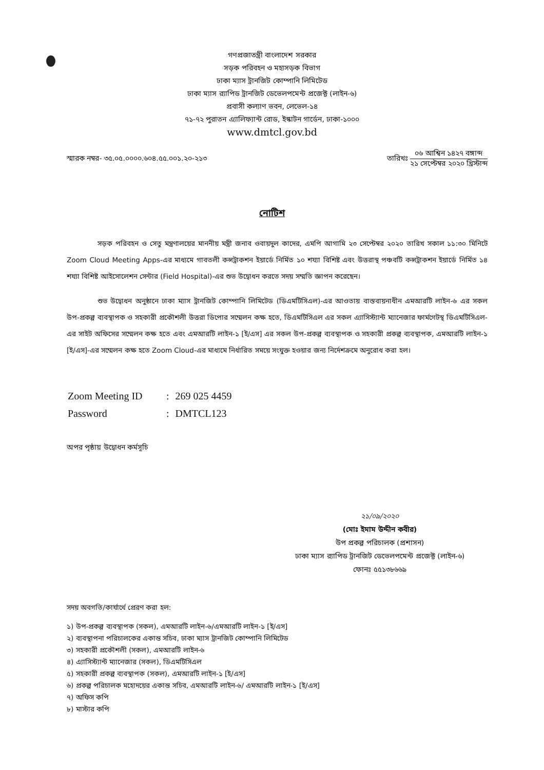গণপ্রজাতন্ত্রী বাংলাদেশ সরকার
সড়ক পরিবহন ও মহাসড়ক বিভাগ
ঢাকা ম্যাস ট্রানজিট কোম্পানি লিমিটেড
ঢাকা ম্যাস র‍্যাপিড ট্রানজিট ডেভেলপমেন্ট প্রজেক্ট (লাইন-৬)
প্রবাসী কল্যাণ ভবন, লেভেল-১৪
৭১-৭২ পুরাতন এ্যালিফ্যান্ট রোড, ইস্কাটন গার্ডেন, ঢাকা-১০০০
www.dmtcl.gov.bd
স্মারক নম্বর- ৩৫.০৫.০০০০.৬০৪.৫৫.০০১.২০-২১৩
তারিখঃ
০৬ আশ্বিন ১৪২৭ বঙ্গাব্দ
২১ সেপ্টেম্বর ২০২০ খ্রিস্টাব্দ
নোটিশ
সড়ক পরিবহন ও সেতু মন্ত্রণালয়ের মাননীয় মন্ত্রী জনাব ওবায়দুল কাদের, এমপি আগামি ২৩ সেপ্টেম্বর ২০২০ তারিখ সকাল ১১:৩০ মিনিটে Zoom Cloud Meeting Apps-এর মাধ্যমে গাবতলী কন্সট্রাকশন ইয়ার্ডে নির্মিত ১০ শয্যা বিশিষ্ট এবং উত্তরাস্থ পঞ্চবটি কন্সট্রাকশন ইয়ার্ডে নির্মিত ১৪ শয্যা বিশিষ্ট আইসোলেশন সেন্টার (Field Hospital)-এর শুভ উদ্বোধন করতে সদয় সম্মতি জ্ঞাপন করেছেন।
শুভ উদ্বোধন অনুষ্ঠানে ঢাকা ম্যাস ট্রানজিট কোম্পানি লিমিটেড (ডিএমটিসিএল)-এর আওতায় বাস্তবায়নাধীন এমআরটি লাইন-৬ এর সকল উপ-প্রকল্প ব্যবস্থাপক ও সহকারী প্রকৌশলী উত্তরা ডিপোর সম্মেলন কক্ষ হতে, ডিএমটিসিএল এর সকল এ্যাসিস্ট্যান্ট ম্যানেজার ফার্মগেটস্থ ডিএমটিসিএল-এর সাইট অফিসের সম্মেলন কক্ষ হতে এবং এমআরটি লাইন-১ [ই/এস] এর সকল উপ-প্রকল্প ব্যবস্থাপক ও সহকারী প্রকল্প ব্যবস্থাপক, এমআরটি লাইন-১ [ই/এস]-এর সম্মেলন কক্ষ হতে Zoom Cloud-এর মাধ্যমে নির্ধারিত সময়ে সংযুক্ত হওয়ার জন্য নির্দেশক্রমে অনুরোধ করা হল।
| Zoom Meeting ID | : | 269 025 4459 |
| Password | : | DMTCL123 |
অপর পৃষ্ঠায় উদ্বোধন কর্মসূচি
২১/০৯/২০২০
(মোঃ ইমাম উদ্দীন কবীর)
উপ প্রকল্প পরিচালক (প্রশাসন)
ঢাকা ম্যাস র‍্যাপিড ট্রানজিট ডেভেলপমেন্ট প্রজেক্ট (লাইন-৬)
ফোনঃ ৫৫১৩৮৬৬৯
সদয় অবগতি/কার্যার্থে প্রেরণ করা হল:
১) উপ-প্রকল্প ব্যবস্থাপক (সকল), এমআরটি লাইন-৬/এমআরটি লাইন-১ [ই/এস]
২) ব্যবস্থাপনা পরিচালকের একান্ত সচিব, ঢাকা ম্যাস ট্রানজিট কোম্পানি লিমিটেড
৩) সহকারী প্রকৌশলী (সকল), এমআরটি লাইন-৬
৪) এ্যাসিস্ট্যান্ট ম্যানেজার (সকল), ডিএমটিসিএল
৫) সহকারী প্রকল্প ব্যবস্থাপক (সকল), এমআরটি লাইন-১ [ই/এস]
৬) প্রকল্প পরিচালক মহোদয়ের একান্ত সচিব, এমআরটি লাইন-৬/ এমআরটি লাইন-১ [ই/এস]
৭) অফিস কপি
৮) মাস্টার কপি